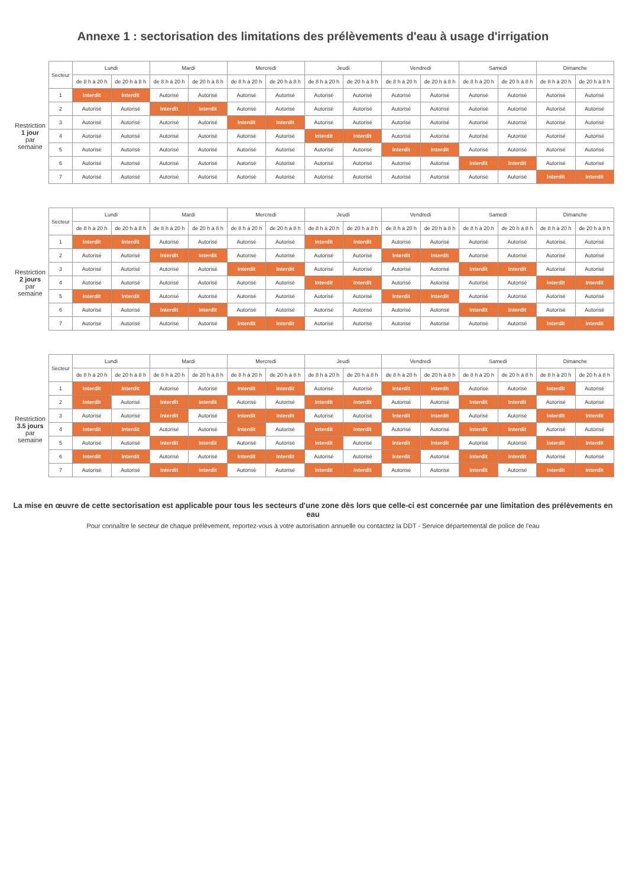Annexe 1 : sectorisation des limitations des prélèvements d'eau à usage d'irrigation
| | Secteur | Lundi | | Mardi | | Mercredi | | Jeudi | | Vendredi | | Samedi | | Dimanche | |
| --- | --- | --- | --- | --- | --- | --- | --- | --- | --- | --- | --- | --- | --- | --- | --- |
| | | de 8 h à 20 h | de 20 h à 8 h | de 8 h à 20 h | de 20 h à 8 h | de 8 h à 20 h | de 20 h à 8 h | de 8 h à 20 h | de 20 h à 8 h | de 8 h à 20 h | de 20 h à 8 h | de 8 h à 20 h | de 20 h à 8 h | de 8 h à 20 h | de 20 h à 8 h |
| Restriction 1 jour par semaine | 1 | Interdit | Interdit | Autorisé | Autorisé | Autorisé | Autorisé | Autorisé | Autorisé | Autorisé | Autorisé | Autorisé | Autorisé | Autorisé | Autorisé |
| | 2 | Autorisé | Autorisé | Interdit | Interdit | Autorisé | Autorisé | Autorisé | Autorisé | Autorisé | Autorisé | Autorisé | Autorisé | Autorisé | Autorisé |
| | 3 | Autorisé | Autorisé | Autorisé | Autorisé | Interdit | Interdit | Autorisé | Autorisé | Autorisé | Autorisé | Autorisé | Autorisé | Autorisé | Autorisé |
| | 4 | Autorisé | Autorisé | Autorisé | Autorisé | Autorisé | Autorisé | Interdit | Interdit | Autorisé | Autorisé | Autorisé | Autorisé | Autorisé | Autorisé |
| | 5 | Autorisé | Autorisé | Autorisé | Autorisé | Autorisé | Autorisé | Autorisé | Autorisé | Interdit | Interdit | Autorisé | Autorisé | Autorisé | Autorisé |
| | 6 | Autorisé | Autorisé | Autorisé | Autorisé | Autorisé | Autorisé | Autorisé | Autorisé | Autorisé | Autorisé | Interdit | Interdit | Autorisé | Autorisé |
| | 7 | Autorisé | Autorisé | Autorisé | Autorisé | Autorisé | Autorisé | Autorisé | Autorisé | Autorisé | Autorisé | Autorisé | Autorisé | Interdit | Interdit |
| | Secteur | Lundi | | Mardi | | Mercredi | | Jeudi | | Vendredi | | Samedi | | Dimanche | |
| --- | --- | --- | --- | --- | --- | --- | --- | --- | --- | --- | --- | --- | --- | --- | --- |
| | | de 8 h à 20 h | de 20 h à 8 h | de 8 h à 20 h | de 20 h à 8 h | de 8 h à 20 h | de 20 h à 8 h | de 8 h à 20 h | de 20 h à 8 h | de 8 h à 20 h | de 20 h à 8 h | de 8 h à 20 h | de 20 h à 8 h | de 8 h à 20 h | de 20 h à 8 h |
| Restriction 2 jours par semaine | 1 | Interdit | Interdit | Autorisé | Autorisé | Autorisé | Autorisé | Interdit | Interdit | Autorisé | Autorisé | Autorisé | Autorisé | Autorisé | Autorisé |
| | 2 | Autorisé | Autorisé | Interdit | Interdit | Autorisé | Autorisé | Autorisé | Autorisé | Interdit | Interdit | Autorisé | Autorisé | Autorisé | Autorisé |
| | 3 | Autorisé | Autorisé | Autorisé | Autorisé | Interdit | Interdit | Autorisé | Autorisé | Autorisé | Autorisé | Interdit | Interdit | Autorisé | Autorisé |
| | 4 | Autorisé | Autorisé | Autorisé | Autorisé | Autorisé | Autorisé | Interdit | Interdit | Autorisé | Autorisé | Autorisé | Autorisé | Interdit | Interdit |
| | 5 | Interdit | Interdit | Autorisé | Autorisé | Autorisé | Autorisé | Autorisé | Autorisé | Interdit | Interdit | Autorisé | Autorisé | Autorisé | Autorisé |
| | 6 | Autorisé | Autorisé | Interdit | Interdit | Autorisé | Autorisé | Autorisé | Autorisé | Autorisé | Autorisé | Interdit | Interdit | Autorisé | Autorisé |
| | 7 | Autorisé | Autorisé | Autorisé | Autorisé | Interdit | Interdit | Autorisé | Autorisé | Autorisé | Autorisé | Autorisé | Autorisé | Interdit | Interdit |
| | Secteur | Lundi | | Mardi | | Mercredi | | Jeudi | | Vendredi | | Samedi | | Dimanche | |
| --- | --- | --- | --- | --- | --- | --- | --- | --- | --- | --- | --- | --- | --- | --- | --- |
| | | de 8 h à 20 h | de 20 h à 8 h | de 8 h à 20 h | de 20 h à 8 h | de 8 h à 20 h | de 20 h à 8 h | de 8 h à 20 h | de 20 h à 8 h | de 8 h à 20 h | de 20 h à 8 h | de 8 h à 20 h | de 20 h à 8 h | de 8 h à 20 h | de 20 h à 8 h |
| Restriction 3.5 jours par semaine | 1 | Interdit | Interdit | Autorisé | Autorisé | Interdit | Interdit | Autorisé | Autorisé | Interdit | Interdit | Autorisé | Autorisé | Interdit | Autorisé |
| | 2 | Interdit | Autorisé | Interdit | Interdit | Autorisé | Autorisé | Interdit | Interdit | Autorisé | Autorisé | Interdit | Interdit | Autorisé | Autorisé |
| | 3 | Autorisé | Autorisé | Interdit | Autorisé | Interdit | Interdit | Autorisé | Autorisé | Interdit | Interdit | Autorisé | Autorisé | Interdit | Interdit |
| | 4 | Interdit | Interdit | Autorisé | Autorisé | Interdit | Autorisé | Interdit | Interdit | Autorisé | Autorisé | Interdit | Interdit | Autorisé | Autorisé |
| | 5 | Autorisé | Autorisé | Interdit | Interdit | Autorisé | Autorisé | Interdit | Autorisé | Interdit | Interdit | Autorisé | Autorisé | Interdit | Interdit |
| | 6 | Interdit | Interdit | Autorisé | Autorisé | Interdit | Interdit | Autorisé | Autorisé | Interdit | Autorisé | Interdit | Interdit | Autorisé | Autorisé |
| | 7 | Autorisé | Autorisé | Interdit | Interdit | Autorisé | Autorisé | Interdit | Interdit | Autorisé | Autorisé | Interdit | Autorisé | Interdit | Interdit |
La mise en œuvre de cette sectorisation est applicable pour tous les secteurs d'une zone dès lors que celle-ci est concernée par une limitation des prélèvements en eau
Pour connaître le secteur de chaque prélèvement, reportez-vous à votre autorisation annuelle ou contactez la DDT - Service départemental de police de l'eau